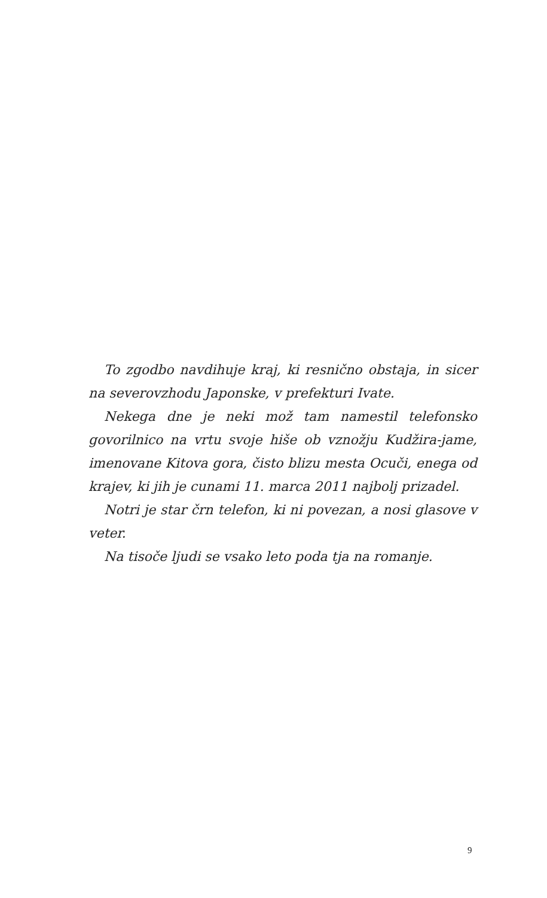To zgodbo navdihuje kraj, ki resnično obstaja, in sicer na severovzhodu Japonske, v prefekturi Ivate.
Nekega dne je neki mož tam namestil telefonsko govorilnico na vrtu svoje hiše ob vznožju Kudžira-jame, imenovane Kitova gora, čisto blizu mesta Ocuči, enega od krajev, ki jih je cunami 11. marca 2011 najbolj prizadel.
Notri je star črn telefon, ki ni povezan, a nosi glasove v veter.
Na tisoče ljudi se vsako leto poda tja na romanje.
9